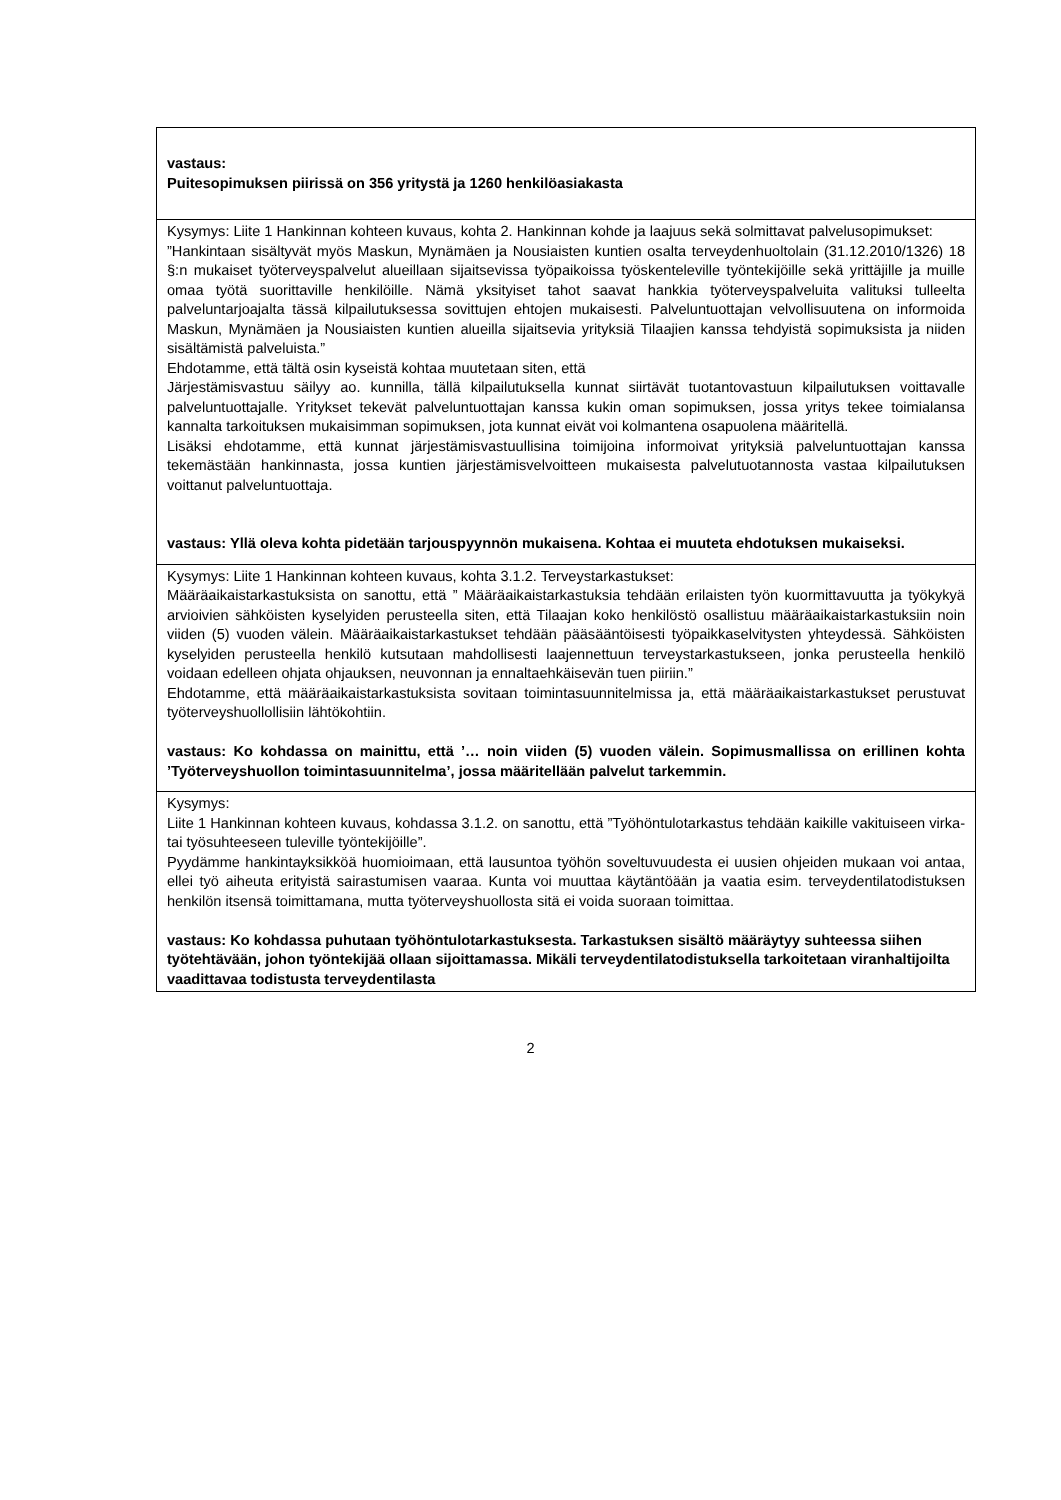| vastaus: Puitesopimuksen piirissä on 356 yritystä ja 1260 henkilöasiakasta |
| Kysymys: Liite 1 Hankinnan kohteen kuvaus, kohta 2. Hankinnan kohde ja laajuus sekä solmittavat palvelusopimukset: ”Hankintaan sisältyvät myös Maskun, Mynämäen ja Nousiaisten kuntien osalta terveydenhuoltolain (31.12.2010/1326) 18 §:n mukaiset työterveyspalvelut alueillaan sijaitsevissa työpaikoissa työskenteleville työntekijöille sekä yrittäjille ja muille omaa työtä suorittaville henkilöille. Nämä yksityiset tahot saavat hankkia työterveyspalveluita valituksi tulleelta palveluntarjoajalta tässä kilpailutuksessa sovittujen ehtojen mukaisesti. Palveluntuottajan velvollisuutena on informoida Maskun, Mynämäen ja Nousiaisten kuntien alueilla sijaitsevia yrityksiä Tilaajien kanssa tehdyistä sopimuksista ja niiden sisältämistä palveluista.” Ehdotamme, että tältä osin kyseistä kohtaa muutetaan siten, että Järjestämisvastuu säilyy ao. kunnilla, tällä kilpailutuksella kunnat siirtävät tuotantovastuun kilpailutuksen voittavalle palveluntuottajalle. Yritykset tekevät palveluntuottajan kanssa kukin oman sopimuksen, jossa yritys tekee toimialansa kannalta tarkoituksen mukaisimman sopimuksen, jota kunnat eivät voi kolmantena osapuolena määritellä. Lisäksi ehdotamme, että kunnat järjestämisvastuullisina toimijoina informoivat yrityksiä palveluntuottajan kanssa tekemästään hankinnasta, jossa kuntien järjestämisvelvoitteen mukaisesta palvelutuotannosta vastaa kilpailutuksen voittanut palveluntuottaja. vastaus: Yllä oleva kohta pidetään tarjouspyynnön mukaisena. Kohtaa ei muuteta ehdotuksen mukaiseksi. |
| Kysymys: Liite 1 Hankinnan kohteen kuvaus, kohta 3.1.2. Terveystarkastukset: Määräaikaistarkastuksista on sanottu, että ” Määräaikaistarkastuksia tehdään erilaisten työn kuormittavuutta ja työkykyä arvioivien sähköisten kyselyiden perusteella siten, että Tilaajan koko henkilöstö osallistuu määräaikaistarkastuksiin noin viiden (5) vuoden välein. Määräaikaistarkastukset tehdään pääsääntöisesti työpaikkaselvitysten yhteydessä. Sähköisten kyselyiden perusteella henkilö kutsutaan mahdollisesti laajennettuun terveystarkastukseen, jonka perusteella henkilö voidaan edelleen ohjata ohjauksen, neuvonnan ja ennaltaehkäisevän tuen piiriin.” Ehdotamme, että määräaikaistarkastuksista sovitaan toimintasuunnitelmissa ja, että määräaikaistarkastukset perustuvat työterveyshuollollisiin lähtökohtiin. vastaus: Ko kohdassa on mainittu, että ’… noin viiden (5) vuoden välein. Sopimusmallissa on erillinen kohta ’Työterveyshuollon toimintasuunnitelma’, jossa määritellään palvelut tarkemmin. |
| Kysymys: Liite 1 Hankinnan kohteen kuvaus, kohdassa 3.1.2. on sanottu, että ”Työhöntulotarkastus tehdään kaikille vakituiseen virka- tai työsuhteeseen tuleville työntekijöille”. Pyydämme hankintayksikköä huomioimaan, että lausuntoa työhön soveltuvuudesta ei uusien ohjeiden mukaan voi antaa, ellei työ aiheuta erityistä sairastumisen vaaraa. Kunta voi muuttaa käytäntöään ja vaatia esim. terveydentilatodistuksen henkilön itsensä toimittamana, mutta työterveyshuollosta sitä ei voida suoraan toimittaa. vastaus: Ko kohdassa puhutaan työhöntulotarkastuksesta. Tarkastuksen sisältö määräytyy suhteessa siihen työtehtävään, johon työntekijää ollaan sijoittamassa. Mikäli terveydentilatodistuksella tarkoitetaan viranhaltijoilta vaadittavaa todistusta terveydentilasta |
2